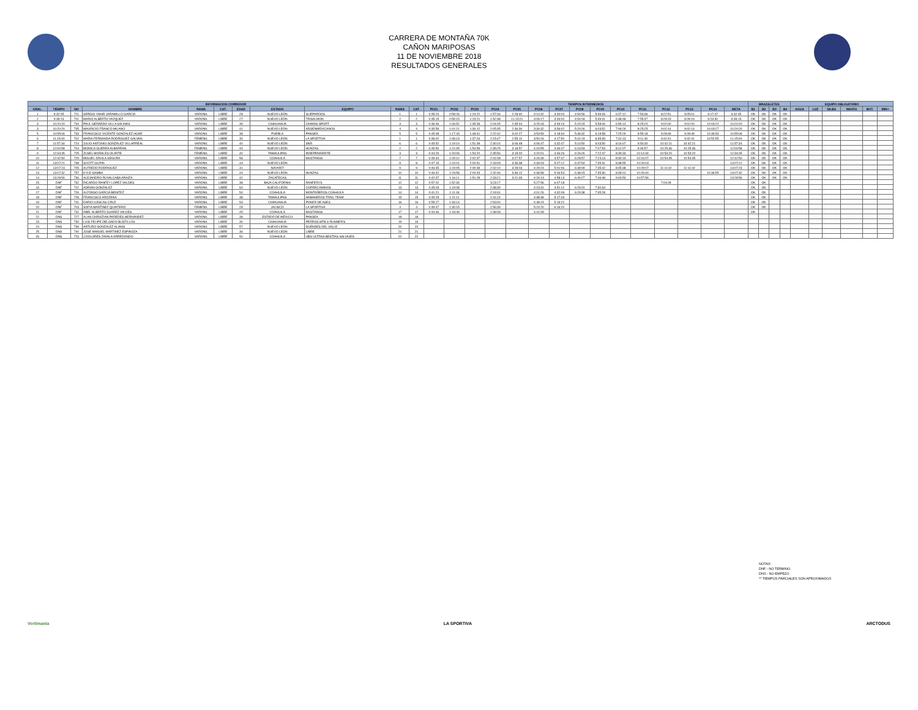CARRERA DE MONTAÑA 70K
CAÑON MARIPOSAS
11 DE NOVIEMBRE 2018
RESULTADOS GENERALES
| INFORMACION CORREDOR | | | | | | | | | | | TIEMPOS INTERMEDIOS | | | | | | | | | | | | | | | BRAZALETES | | | | EQUIPO OBLIGATORIO | | | | | |
| --- | --- | --- | --- | --- | --- | --- | --- | --- | --- | --- | --- | --- | --- | --- | --- | --- | --- | --- | --- | --- | --- | --- | --- | --- | --- | --- | --- | --- | --- | --- | --- | --- | --- | --- | --- |
| GRAL. | TIEMPO | NO | NOMBRE | RAMA | CAT. | EDAD | ESTADO | EQUIPO | RAMA | CAT. | PC01 | PC02 | PC03 | PC04 | PC05 | PC06 | PC07 | PC08 | PC09 | PC10 | PC11 | PC12 | PC13 | PC14 | META | B1 | B2 | B3 | B4 | AGUA | LUZ | SILBA | MANTA | BOT. | MIN+ |
| 1 | 9:32:45 | 721 | SERGIO YAHIR JARAMILLO GARCÍA | VARONIL | LIBRE | 28 | NUEVO LEÓN | GUEPARDOS | 1 | 1 | 0:35:24 | 0:59:26 | 1:24:22 | 1:57:34 | 2:28:40 | 3:14:32 | 3:34:04 | 4:54:56 | 5:39:33 | 6:37:12 | 7:53:36 | 8:22:51 | 9:05:01 | 9:17:47 | 9:32:45 | OK | OK | OK | OK | | | | | | |
| 2 | 9:39:13 | 701 | MARIO ALBERTO VAZQUEZ | VARONIL | LIBRE | 27 | NUEVO LEÓN | TRISALMON | 2 | 2 | 0:35:15 | 0:59:15 | 1:23:21 | 1:52:38 | 11:13:21 | 3:09:17 | 3:34:00 | 4:54:18 | 5:39:41 | 6:38:48 | 7:55:37 | 8:28:19 | 8:28:19 | 9:23:30 | 9:39:13 | OK | OK | OK | OK | | | | | | |
| 3 | 10:20:20 | 734 | PAUL GERARDO VILLA SALINAS | VARONIL | LIBRE | 39 | CHIHUAHUA | CHIWAS SPORT | 3 | 3 | 0:36:46 | 1:06:52 | 1:35:39 | 2:04:45 | 2:35:44 | 3:25:43 | 3:49:16 | 5:15:29 | 5:58:06 | 6:59:14 | 8:25:20 | 9:02:00 | 9:02:00 | 10:03:22 | 10:20:20 | OK | OK | OK | OK | | | | | | |
| 3 | 10:20:20 | 735 | MAURICIO FRANCO MILANO | VARONIL | LIBRE | 41 | NUEVO LEÓN | ARGENMEXICANOS | 4 | 4 | 0:35:59 | 1:01:21 | 1:30:12 | 2:05:35 | 2:36:30 | 3:30:32 | 3:56:02 | 5:20:26 | 6:03:52 | 7:06:26 | 8:25:25 | 9:02:14 | 9:02:14 | 10:03:27 | 10:20:20 | OK | OK | OK | OK | | | | | | |
| 5 | 10:55:06 | 733 | FRANCISCO VICENTE GONZALEZ HIJAR | VARONIL | LIBRE | 38 | PUEBLA | PANGEA | 5 | 5 | 0:45:08 | 1:17:43 | 1:48:41 | 2:22:42 | 3:02:27 | 3:53:59 | 4:18:34 | 5:36:32 | 6:19:58 | 7:25:29 | 8:55:18 | 9:28:49 | 9:28:49 | 10:36:53 | 10:55:06 | OK | OK | OK | OK | | | | | | |
| 6 | 11:15:00 | 702 | MARIA FERNANDA RODRIGUEZ GALVAN | FEMENIL | LIBRE | 30 | NUEVO LEÓN | LA SPORTIVA | 1 | 1 | 0:39:02 | 1:08:13 | 1:37:26 | 2:15:47 | 2:55:10 | 3:50:26 | 4:17:50 | 5:41:19 | 6:35:39 | 7:31:13 | 9:11:30 | 9:42:41 | 9:42:41 | 10:52:55 | 11:15:00 | OK | OK | OK | OK | | | | | | |
| 7 | 11:57:34 | 724 | JULIO ANTONIO GONZÁLEZ VILLARREAL | VARONIL | LIBRE | 40 | NUEVO LEÓN | SNR | 6 | 6 | 0:45:52 | 1:19:14 | 1:51:39 | 2:30:24 | 3:06:48 | 4:06:47 | 4:32:47 | 5:14:50 | 6:03:50 | 8:16:07 | 9:54:30 | 10:42:21 | 10:42:21 | | 11:57:34 | OK | OK | OK | OK | | | | | | |
| 8 | 12:00:58 | 704 | MONICA GUERRA ALBARRAN | FEMENIL | LIBRE | 44 | NUEVO LEÓN | HUNZAS | 2 | 2 | 0:45:50 | 1:21:05 | 1:54:59 | 2:35:25 | 3:18:57 | 4:19:55 | 4:46:47 | 6:16:53 | 7:07:53 | 8:12:07 | 9:46:57 | 10:25:36 | 10:25:36 | | 12:00:58 | OK | OK | OK | OK | | | | | | |
| 9 | 12:34:45 | 725 | ZUSEL MORALES OLARTE | FEMENIL | LIBRE | 40 | TAMAULIPAS | INDEPENDIENTE | 3 | 3 | 0:44:26 | 1:20:06 | 1:54:20 | 2:35:56 | 3:19:00 | 4:20:01 | 4:46:26 | 6:26:26 | 7:22:47 | 8:39:33 | 10:14:34 | 10:53:20 | 10:53:20 | | 12:34:45 | OK | OK | OK | OK | | | | | | |
| 10 | 12:42:50 | 729 | MIGUEL DÁVILA SEGURA | VARONIL | LIBRE | 58 | COAHUILA | MUSTANGS | 7 | 7 | 0:49:44 | 1:29:12 | 2:02:37 | 2:41:08 | 3:27:57 | 4:26:39 | 4:57:47 | 6:28:57 | 7:24:13 | 8:30:19 | 10:16:07 | 10:54:35 | 10:54:35 | | 12:42:50 | OK | OK | OK | OK | | | | | | |
| 11 | 13:07:21 | 738 | SCOTT GILPIN | VARONIL | LIBRE | 43 | NUEVO LEÓN | | 8 | 8 | 0:47:15 | 1:24:01 | 2:00:51 | 2:43:09 | 3:36:38 | 4:39:03 | 5:07:12 | 6:37:54 | 7:35:31 | 8:38:55 | 10:26:03 | | | | 13:07:21 | OK | OK | OK | OK | | | | | | |
| 12 | 13:07:23 | 705 | ALFREDO RODRIGUEZ | VARONIL | LIBRE | 31 | NAYARIT | | 9 | 9 | 0:46:45 | 1:24:05 | 2:00:39 | 2:42:10 | 3:28:03 | 4:29:24 | 5:01:06 | 6:39:09 | 7:35:42 | 8:45:38 | 10:29:07 | 11:11:42 | 11:11:42 | | 13:07:23 | OK | OK | OK | OK | | | | | | |
| 13 | 13:07:32 | 757 | KYLE GAMBA | VARONIL | LIBRE | 44 | NUEVO LEÓN | HUNZAS | 10 | 10 | 0:46:42 | 1:23:58 | 2:00:43 | 2:42:46 | 3:36:12 | 4:38:58 | 5:06:53 | 6:38:15 | 7:35:36 | 8:39:01 | 10:26:00 | | | 10:36:55 | 13:07:32 | OK | OK | OK | OK | | | | | | |
| 14 | 13:28:56 | 736 | ALEJANDRO RUVALCABA ARAIZA | VARONIL | LIBRE | 42 | ZACATECAS | | 11 | 11 | 0:42:37 | 1:16:11 | 1:51:28 | 2:33:21 | 3:21:33 | 4:26:13 | 4:58:13 | 6:40:27 | 7:46:48 | 9:03:53 | 10:57:56 | | | | 13:28:56 | OK | OK | OK | OK | | | | | | |
| 15 | DNF | 732 | RICARDO RANFEY LOPEZ VALDES | VARONIL | LIBRE | 38 | BAJA CALIFORNIA | RANFERYS | 12 | 12 | 0:57:02 | 1:52:34 | | 3:23:17 | | 5:27:56 | 6:07:18 | | | | | 7:04:28 | | | | OK | OK | | | | | | | | |
| 16 | DNF | 722 | ADRIAN GONZALEZ | VARONIL | LIBRE | 60 | NUEVO LEÓN | CORRECAMINOS | 13 | 13 | 0:45:03 | 1:19:08 | | 2:38:39 | | 4:23:31 | 4:51:12 | 6:29:20 | 7:30:34 | | | | | | | OK | OK | | | | | | | | |
| 17 | DNF | 726 | ALFONSO GARCIA BENITEZ | VARONIL | LIBRE | 54 | COAHUILA | MONTAÑEROS COAHUILA | 14 | 14 | 0:41:21 | 1:11:18 | | 2:19:31 | | 4:01:26 | 4:32:08 | 6:29:38 | 7:35:28 | | | | | | | OK | OK | | | | | | | | |
| 18 | DNF | 728 | FRANCISCO AROZENA | VARONIL | LIBRE | 38 | TAMAULIPAS | HABANEROS TRAIL TEAM | 15 | 15 | 0:45:29 | 1:21:11 | | 2:41:24 | | 4:38:38 | 5:17:43 | | | | | | | | | OK | OK | | | | | | | | |
| 19 | DNF | 741 | DARIO ILESCAS CRUZ | VARONIL | LIBRE | 53 | CHIHUAHUA | POKER DE ASES | 16 | 16 | 0:55:27 | 1:33:14 | | 2:53:00 | | 4:48:15 | 5:19:22 | | | | | | | | | OK | OK | | | | | | | | |
| 20 | DNF | 703 | SOFIA MARTÍNEZ QUINTERO | FEMENIL | LIBRE | 28 | JALISCO | LA SPORTIVA | 4 | 4 | 0:49:47 | 1:30:15 | | 2:56:39 | | 5:24:20 | 6:16:20 | | | | | | | | | OK | OK | | | | | | | | |
| 21 | DNF | 731 | ABEL ALBERTO SUAREZ VALDES | VARONIL | LIBRE | 45 | COAHUILA | MUSTANGS | 17 | 17 | 0:44:46 | 1:18:49 | | 2:38:08 | | 4:41:08 | | | | | | | | | | OK | | | | | | | | | |
| 22 | DNS | 727 | ALAN CHRISTIAN PAREDES HERNÁNDEZ | VARONIL | LIBRE | 38 | ESTADO DE MÉXICO | PANGEA | 18 | 18 | | | | | | | | | | | | | | | | | | | | | | | | | |
| 23 | DNS | 730 | LUIS FELIPE DELGADO BUSTILLOS | VARONIL | LIBRE | 30 | CHIHUAHUA | PERROS MTB & RUNNER'S | 19 | 19 | | | | | | | | | | | | | | | | | | | | | | | | | |
| 24 | DNS | 739 | ARTURO GONZALEZ ALANIS | VARONIL | LIBRE | 57 | NUEVO LEÓN | DUENDES DEL VALLE | 20 | 20 | | | | | | | | | | | | | | | | | | | | | | | | | |
| 25 | DNS | 740 | JOSE MANUEL MARTINEZ ESPINOZA | VARONIL | LIBRE | 36 | NUEVO LEÓN | LIBRE | 21 | 21 | | | | | | | | | | | | | | | | | | | | | | | | | |
| 26 | DNS | 723 | J.DOLORES ZAVALA ARREDONDO | VARONIL | LIBRE | 50 | COAHUILA | UBS ULTRAS BESTIAS SALVAJES | 22 | 22 | | | | | | | | | | | | | | | | | | | | | | | | | |
NOTAS:
DNF - NO TERMINO
DNS - NO EMPEZO
** TIEMPOS PARCIALES SON APROXIMADOS
Vertimania LA SPORTIVA ARCTODUS